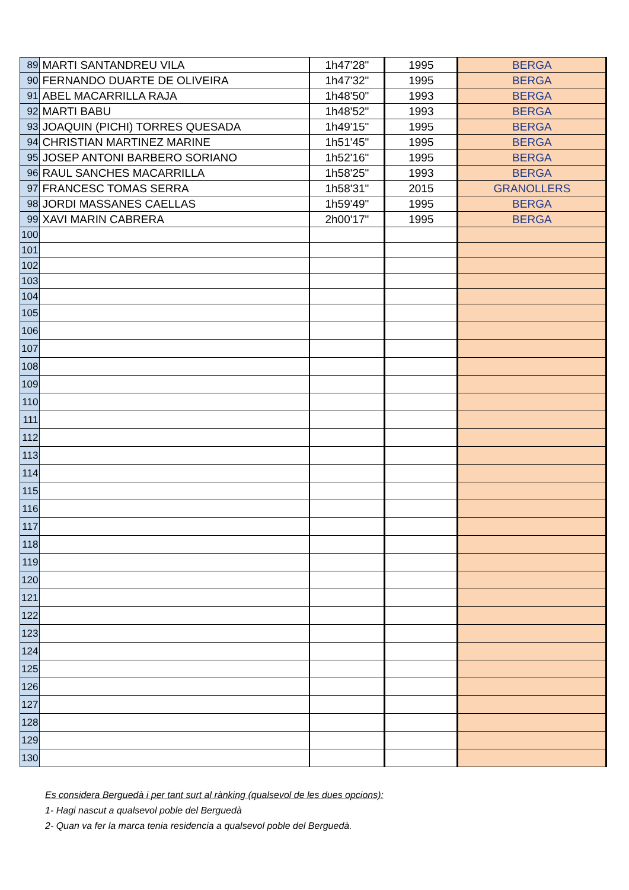| 89 | MARTI SANTANDREU VILA | 1h47'28" | 1995 | BERGA |
| 90 | FERNANDO DUARTE DE OLIVEIRA | 1h47'32" | 1995 | BERGA |
| 91 | ABEL MACARRILLA RAJA | 1h48'50" | 1993 | BERGA |
| 92 | MARTI BABU | 1h48'52" | 1993 | BERGA |
| 93 | JOAQUIN (PICHI) TORRES QUESADA | 1h49'15" | 1995 | BERGA |
| 94 | CHRISTIAN MARTINEZ MARINE | 1h51'45" | 1995 | BERGA |
| 95 | JOSEP ANTONI BARBERO SORIANO | 1h52'16" | 1995 | BERGA |
| 96 | RAUL SANCHES MACARRILLA | 1h58'25" | 1993 | BERGA |
| 97 | FRANCESC TOMAS SERRA | 1h58'31" | 2015 | GRANOLLERS |
| 98 | JORDI MASSANES CAELLAS | 1h59'49" | 1995 | BERGA |
| 99 | XAVI MARIN CABRERA | 2h00'17" | 1995 | BERGA |
| 100 | | | | |
| 101 | | | | |
| 102 | | | | |
| 103 | | | | |
| 104 | | | | |
| 105 | | | | |
| 106 | | | | |
| 107 | | | | |
| 108 | | | | |
| 109 | | | | |
| 110 | | | | |
| 111 | | | | |
| 112 | | | | |
| 113 | | | | |
| 114 | | | | |
| 115 | | | | |
| 116 | | | | |
| 117 | | | | |
| 118 | | | | |
| 119 | | | | |
| 120 | | | | |
| 121 | | | | |
| 122 | | | | |
| 123 | | | | |
| 124 | | | | |
| 125 | | | | |
| 126 | | | | |
| 127 | | | | |
| 128 | | | | |
| 129 | | | | |
| 130 | | | | |
Es considera Berguedà i per tant surt al rànking (qualsevol de les dues opcions):
1- Hagi nascut a qualsevol poble del Berguedà
2- Quan va fer la marca tenia residencia a qualsevol poble del Berguedà.